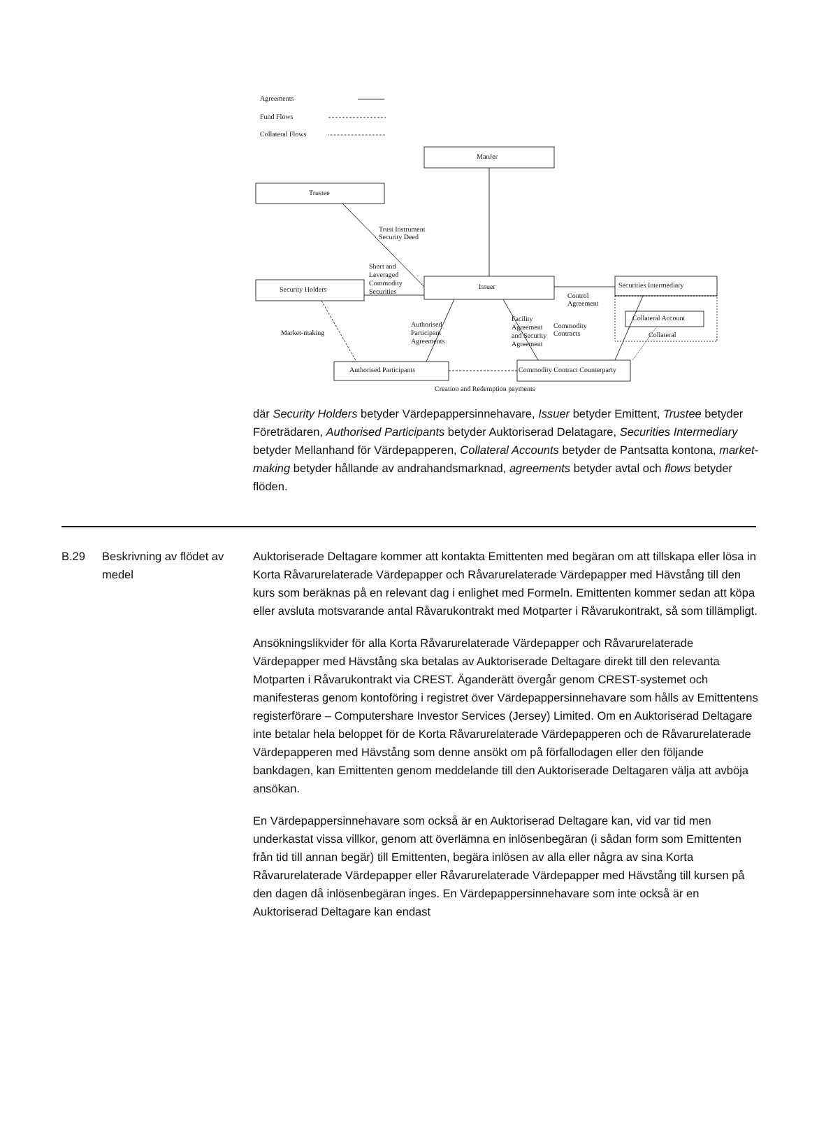Agreements
Fund Flows
Collateral Flows
ManJer
Trustee
Trust Instrument
Security Deed
Short and
Leveraged
Commodity
Securities
Issuer Security Holders
Securities Intermediary
Control
Agreement
Collateral Account
Collateral Market-making
Authorised
Participant
Agreements
Facility
Agreement
and Security
Agreement
Commodity
Contracts
Authorised Participants Commodity Contract Counterparty
Creation and Redemption payments
där Security Holders betyder Värdepappersinnehavare, Issuer betyder Emittent, Trustee betyder Företrädaren, Authorised Participants betyder Auktoriserad Delatagare, Securities Intermediary betyder Mellanhand för Värdepapperen, Collateral Accounts betyder de Pantsatta kontona, market-making betyder hållande av andrahandsmarknad, agreements betyder avtal och flows betyder flöden.
| B.29 | Beskrivning av flödet av medel | Auktoriserade Deltagare kommer att kontakta Emittenten med begäran om att tillskapa eller lösa in Korta Råvarurelaterade Värdepapper och Råvarurelaterade Värdepapper med Hävstång till den kurs som beräknas på en relevant dag i enlighet med Formeln. Emittenten kommer sedan att köpa eller avsluta motsvarande antal Råvarukontrakt med Motparter i Råvarukontrakt, så som tillämpligt. Ansökningslikvider för alla Korta Råvarurelaterade Värdepapper och Råvarurelaterade Värdepapper med Hävstång ska betalas av Auktoriserade Deltagare direkt till den relevanta Motparten i Råvarukontrakt via CREST. Äganderätt övergår genom CREST-systemet och manifesteras genom kontoföring i registret över Värdepappersinnehavare som hålls av Emittentens registerförare – Computershare Investor Services (Jersey) Limited. Om en Auktoriserad Deltagare inte betalar hela beloppet för de Korta Råvarurelaterade Värdepapperen och de Råvarurelaterade Värdepapperen med Hävstång som denne ansökt om på förfallodagen eller den följande bankdagen, kan Emittenten genom meddelande till den Auktoriserade Deltagaren välja att avböja ansökan. En Värdepappersinnehavare som också är en Auktoriserad Deltagare kan, vid var tid men underkastat vissa villkor, genom att överlämna en inlösenbegäran (i sådan form som Emittenten från tid till annan begär) till Emittenten, begära inlösen av alla eller några av sina Korta Råvarurelaterade Värdepapper eller Råvarurelaterade Värdepapper med Hävstång till kursen på den dagen då inlösenbegäran inges. En Värdepappersinnehavare som inte också är en Auktoriserad Deltagare kan endast |